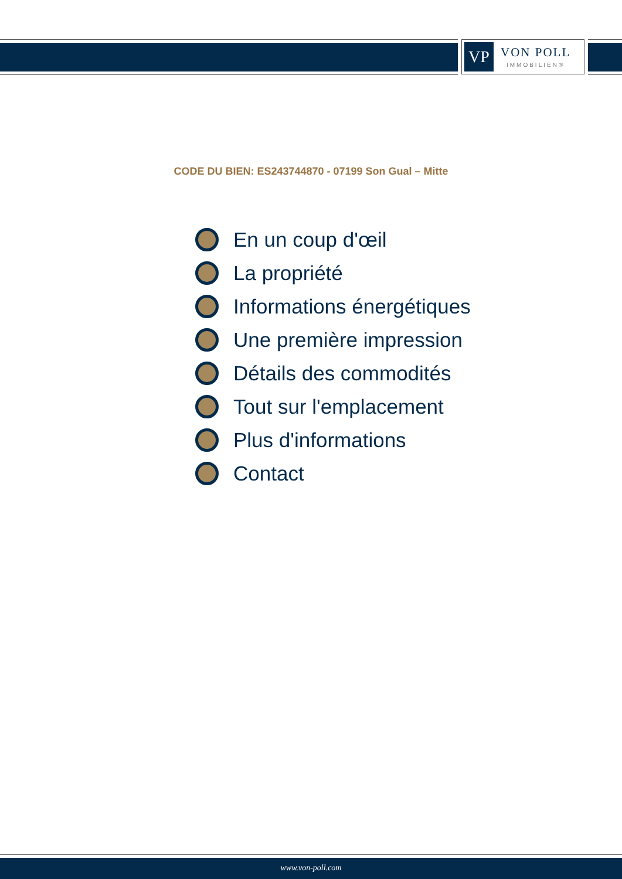VP
VON POLL
IMMOBILIEN®
CODE DU BIEN: ES243744870 - 07199 Son Gual – Mitte
En un coup d'œil
La propriété
Informations énergétiques
Une première impression
Détails des commodités
Tout sur l'emplacement
Plus d'informations
Contact
www.von-poll.com